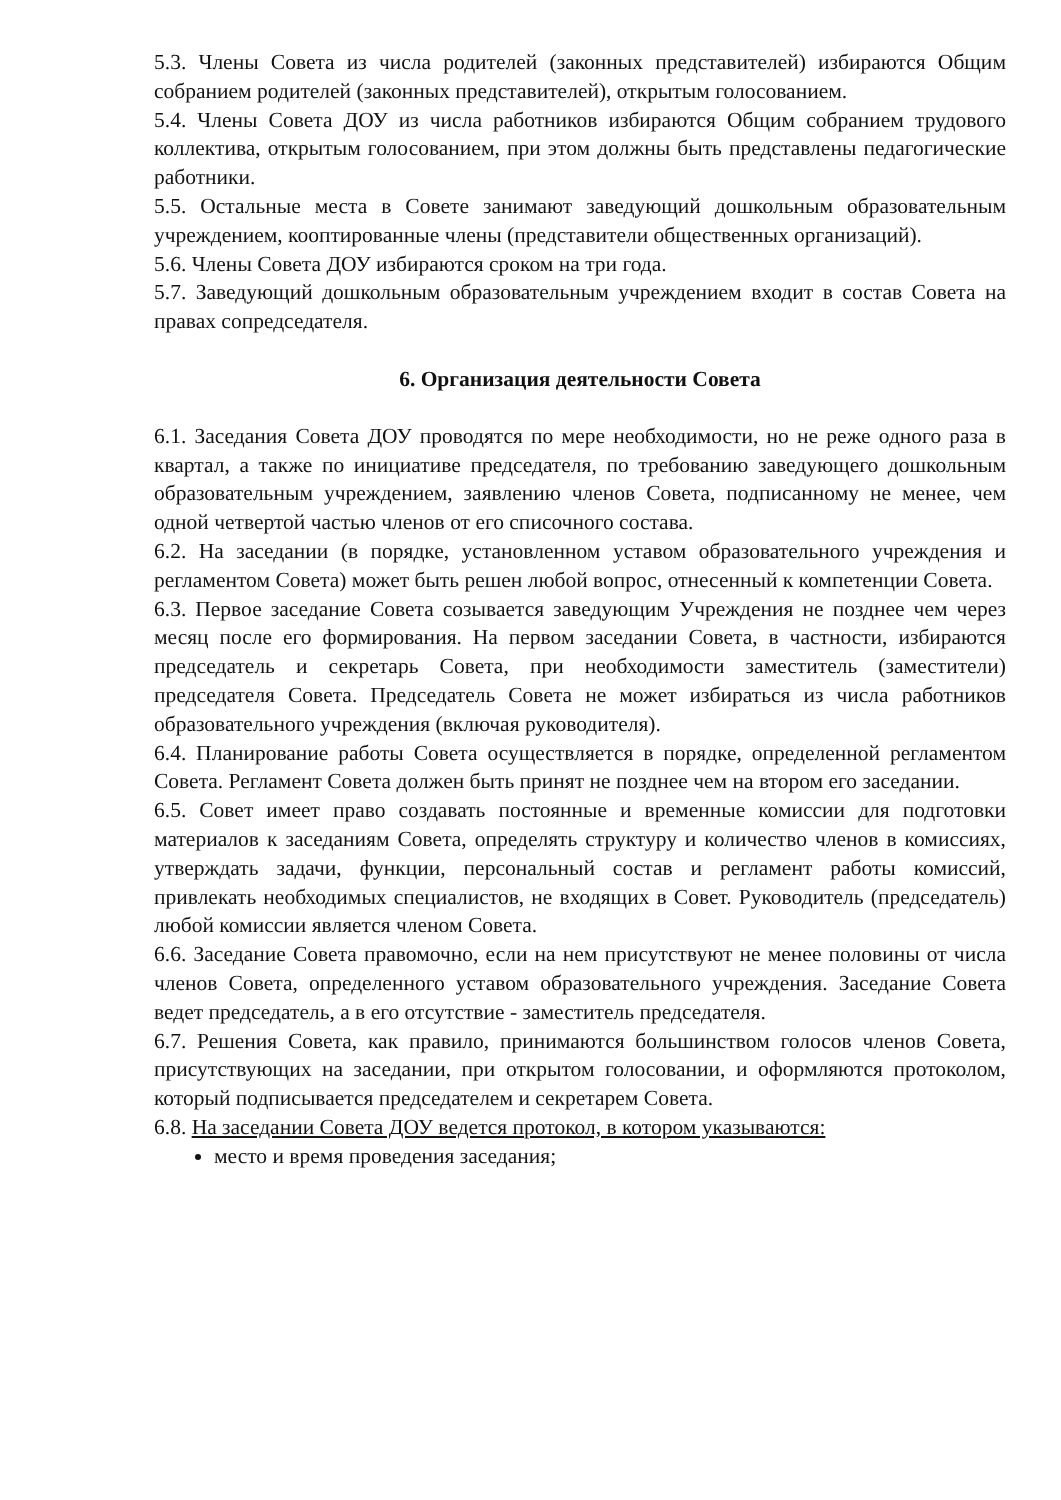5.3. Члены Совета из числа родителей (законных представителей) избираются Общим собранием родителей (законных представителей), открытым голосованием.
5.4. Члены Совета ДОУ из числа работников избираются Общим собранием трудового коллектива, открытым голосованием, при этом должны быть представлены педагогические работники.
5.5. Остальные места в Совете занимают заведующий дошкольным образовательным учреждением, кооптированные члены (представители общественных организаций).
5.6. Члены Совета ДОУ избираются сроком на три года.
5.7. Заведующий дошкольным образовательным учреждением входит в состав Совета на правах сопредседателя.
6. Организация деятельности Совета
6.1. Заседания Совета ДОУ проводятся по мере необходимости, но не реже одного раза в квартал, а также по инициативе председателя, по требованию заведующего дошкольным образовательным учреждением, заявлению членов Совета, подписанному не менее, чем одной четвертой частью членов от его списочного состава.
6.2. На заседании (в порядке, установленном уставом образовательного учреждения и регламентом Совета) может быть решен любой вопрос, отнесенный к компетенции Совета.
6.3. Первое заседание Совета созывается заведующим Учреждения не позднее чем через месяц после его формирования. На первом заседании Совета, в частности, избираются председатель и секретарь Совета, при необходимости заместитель (заместители) председателя Совета. Председатель Совета не может избираться из числа работников образовательного учреждения (включая руководителя).
6.4. Планирование работы Совета осуществляется в порядке, определенной регламентом Совета. Регламент Совета должен быть принят не позднее чем на втором его заседании.
6.5. Совет имеет право создавать постоянные и временные комиссии для подготовки материалов к заседаниям Совета, определять структуру и количество членов в комиссиях, утверждать задачи, функции, персональный состав и регламент работы комиссий, привлекать необходимых специалистов, не входящих в Совет. Руководитель (председатель) любой комиссии является членом Совета.
6.6. Заседание Совета правомочно, если на нем присутствуют не менее половины от числа членов Совета, определенного уставом образовательного учреждения. Заседание Совета ведет председатель, а в его отсутствие - заместитель председателя.
6.7. Решения Совета, как правило, принимаются большинством голосов членов Совета, присутствующих на заседании, при открытом голосовании, и оформляются протоколом, который подписывается председателем и секретарем Совета.
6.8. На заседании Совета ДОУ ведется протокол, в котором указываются:
место и время проведения заседания;